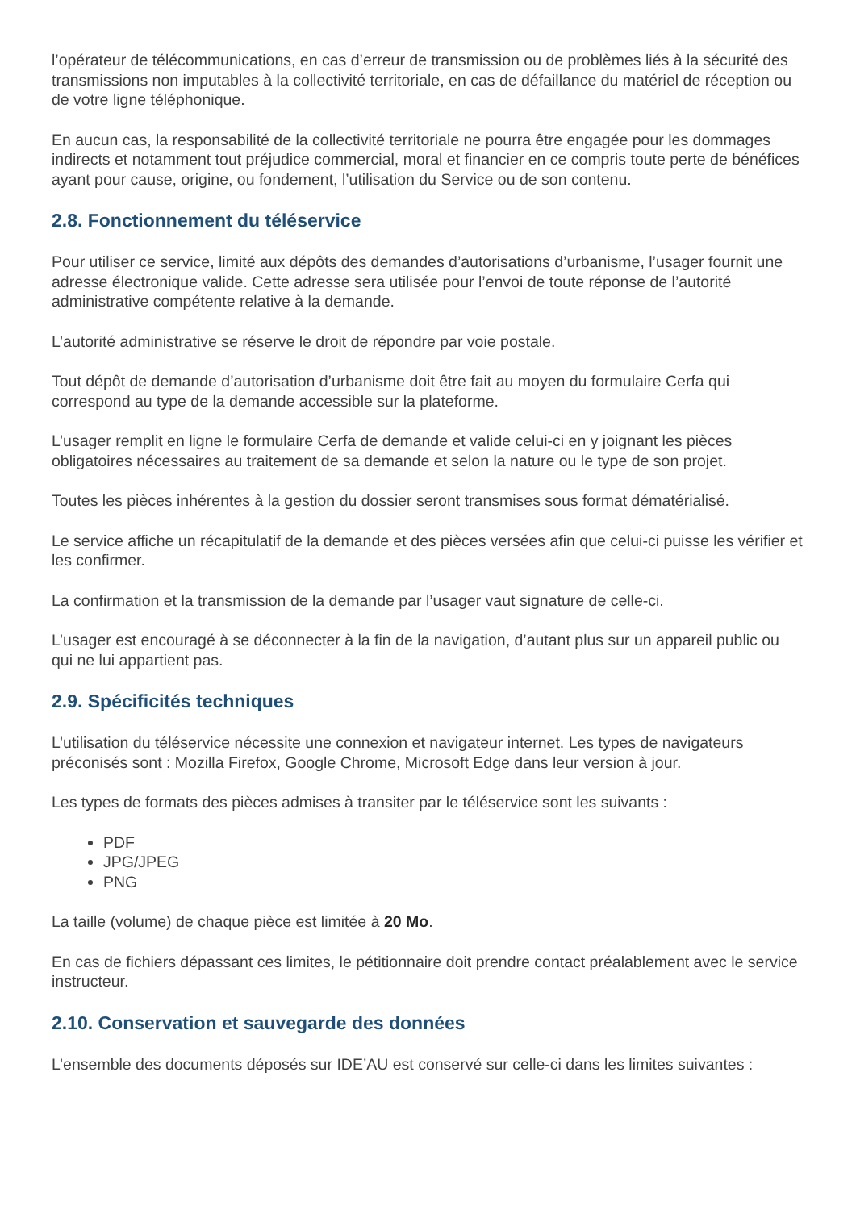l’opérateur de télécommunications, en cas d’erreur de transmission ou de problèmes liés à la sécurité des transmissions non imputables à la collectivité territoriale, en cas de défaillance du matériel de réception ou de votre ligne téléphonique.
En aucun cas, la responsabilité de la collectivité territoriale ne pourra être engagée pour les dommages indirects et notamment tout préjudice commercial, moral et financier en ce compris toute perte de bénéfices ayant pour cause, origine, ou fondement, l’utilisation du Service ou de son contenu.
2.8. Fonctionnement du téléservice
Pour utiliser ce service, limité aux dépôts des demandes d’autorisations d’urbanisme, l’usager fournit une adresse électronique valide. Cette adresse sera utilisée pour l’envoi de toute réponse de l’autorité administrative compétente relative à la demande.
L’autorité administrative se réserve le droit de répondre par voie postale.
Tout dépôt de demande d’autorisation d’urbanisme doit être fait au moyen du formulaire Cerfa qui correspond au type de la demande accessible sur la plateforme.
L’usager remplit en ligne le formulaire Cerfa de demande et valide celui-ci en y joignant les pièces obligatoires nécessaires au traitement de sa demande et selon la nature ou le type de son projet.
Toutes les pièces inhérentes à la gestion du dossier seront transmises sous format dématérialisé.
Le service affiche un récapitulatif de la demande et des pièces versées afin que celui-ci puisse les vérifier et les confirmer.
La confirmation et la transmission de la demande par l’usager vaut signature de celle-ci.
L’usager est encouragé à se déconnecter à la fin de la navigation, d’autant plus sur un appareil public ou qui ne lui appartient pas.
2.9. Spécificités techniques
L’utilisation du téléservice nécessite une connexion et navigateur internet. Les types de navigateurs préconisés sont : Mozilla Firefox, Google Chrome, Microsoft Edge dans leur version à jour.
Les types de formats des pièces admises à transiter par le téléservice sont les suivants :
PDF
JPG/JPEG
PNG
La taille (volume) de chaque pièce est limitée à 20 Mo.
En cas de fichiers dépassant ces limites, le pétitionnaire doit prendre contact préalablement avec le service instructeur.
2.10. Conservation et sauvegarde des données
L’ensemble des documents déposés sur IDE’AU est conservé sur celle-ci dans les limites suivantes :